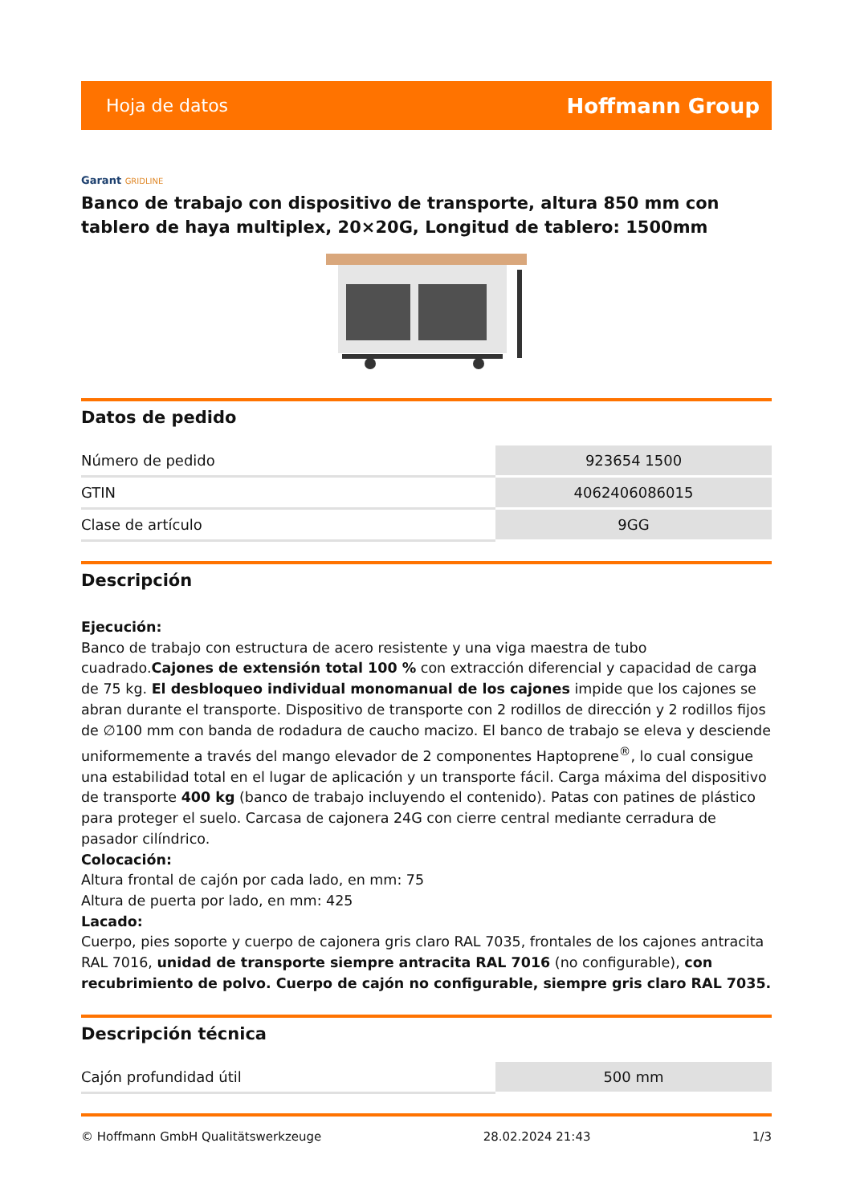Hoja de datos
Hoffmann Group
Garant GRIDLINE
Banco de trabajo con dispositivo de transporte, altura 850 mm con tablero de haya multiplex, 20×20G, Longitud de tablero: 1500mm
Datos de pedido
| Número de pedido | 923654 1500 |
| GTIN | 4062406086015 |
| Clase de artículo | 9GG |
Descripción
Ejecución:
Banco de trabajo con estructura de acero resistente y una viga maestra de tubo cuadrado.Cajones de extensión total 100 % con extracción diferencial y capacidad de carga de 75 kg. El desbloqueo individual monomanual de los cajones impide que los cajones se abran durante el transporte. Dispositivo de transporte con 2 rodillos de dirección y 2 rodillos fijos de ∅100 mm con banda de rodadura de caucho macizo. El banco de trabajo se eleva y desciende uniformemente a través del mango elevador de 2 componentes Haptoprene<sup>®</sup>, lo cual consigue una estabilidad total en el lugar de aplicación y un transporte fácil. Carga máxima del dispositivo de transporte 400 kg (banco de trabajo incluyendo el contenido). Patas con patines de plástico para proteger el suelo. Carcasa de cajonera 24G con cierre central mediante cerradura de pasador cilíndrico.
Colocación:
Altura frontal de cajón por cada lado, en mm: 75
Altura de puerta por lado, en mm: 425
Lacado:
Cuerpo, pies soporte y cuerpo de cajonera gris claro RAL 7035, frontales de los cajones antracita RAL 7016, unidad de transporte siempre antracita RAL 7016 (no configurable), con recubrimiento de polvo. Cuerpo de cajón no configurable, siempre gris claro RAL 7035.
Descripción técnica
| Cajón profundidad útil | 500 mm |
© Hoffmann GmbH Qualitätswerkzeuge 28.02.2024 21:43 1/3